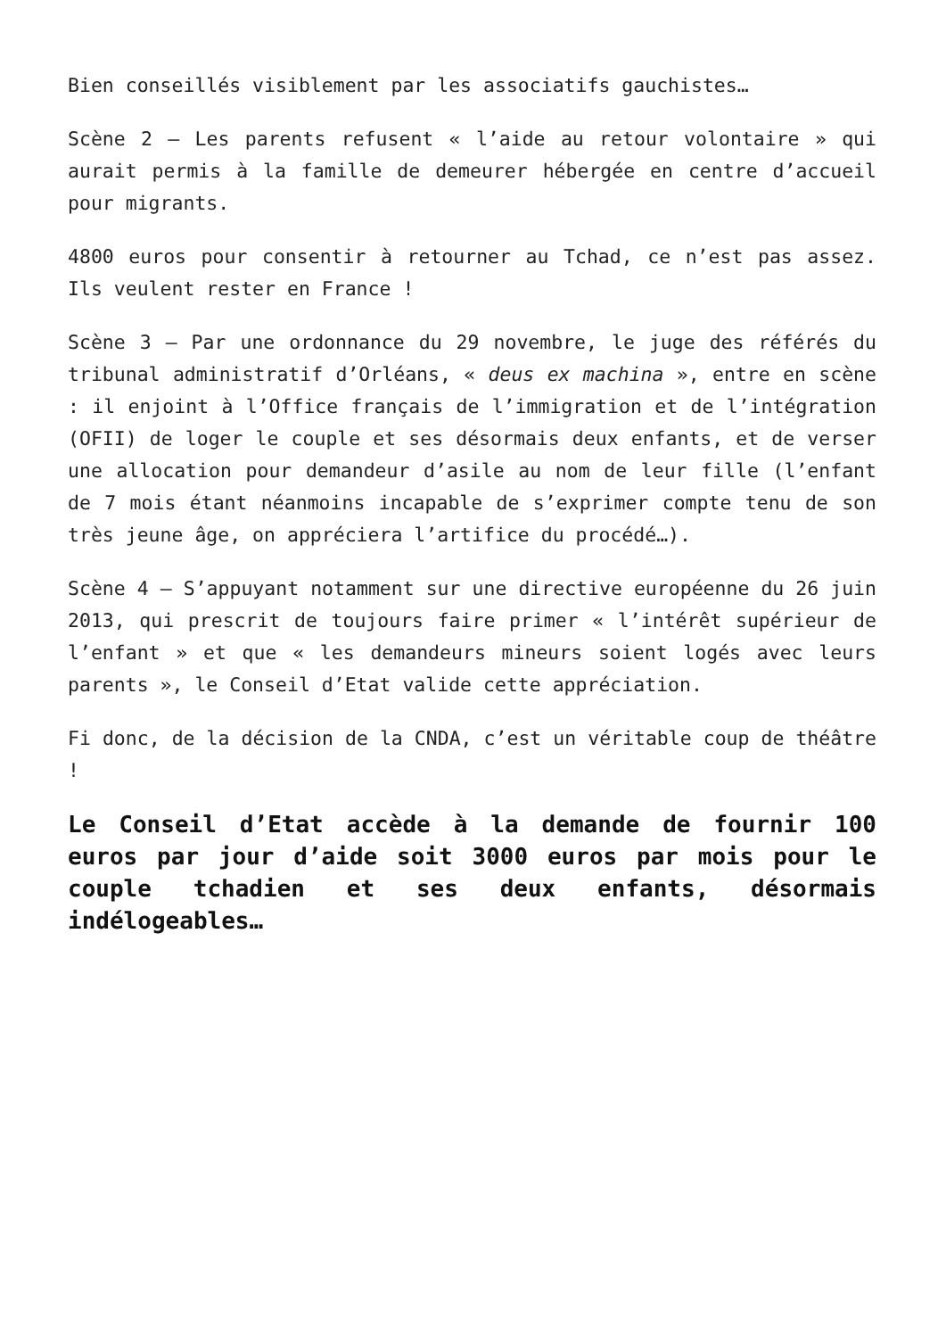Bien conseillés visiblement par les associatifs gauchistes…
Scène 2 – Les parents refusent « l’aide au retour volontaire » qui aurait permis à la famille de demeurer hébergée en centre d’accueil pour migrants.
4800 euros pour consentir à retourner au Tchad, ce n’est pas assez. Ils veulent rester en France !
Scène 3 – Par une ordonnance du 29 novembre, le juge des référés du tribunal administratif d’Orléans, « deus ex machina », entre en scène : il enjoint à l’Office français de l’immigration et de l’intégration (OFII) de loger le couple et ses désormais deux enfants, et de verser une allocation pour demandeur d’asile au nom de leur fille (l’enfant de 7 mois étant néanmoins incapable de s’exprimer compte tenu de son très jeune âge, on appréciera l’artifice du procédé…).
Scène 4 – S’appuyant notamment sur une directive européenne du 26 juin 2013, qui prescrit de toujours faire primer « l’intérêt supérieur de l’enfant » et que « les demandeurs mineurs soient logés avec leurs parents », le Conseil d’Etat valide cette appréciation.
Fi donc, de la décision de la CNDA, c’est un véritable coup de théâtre !
Le Conseil d’Etat accède à la demande de fournir 100 euros par jour d’aide soit 3000 euros par mois pour le couple tchadien et ses deux enfants, désormais indélogeables…